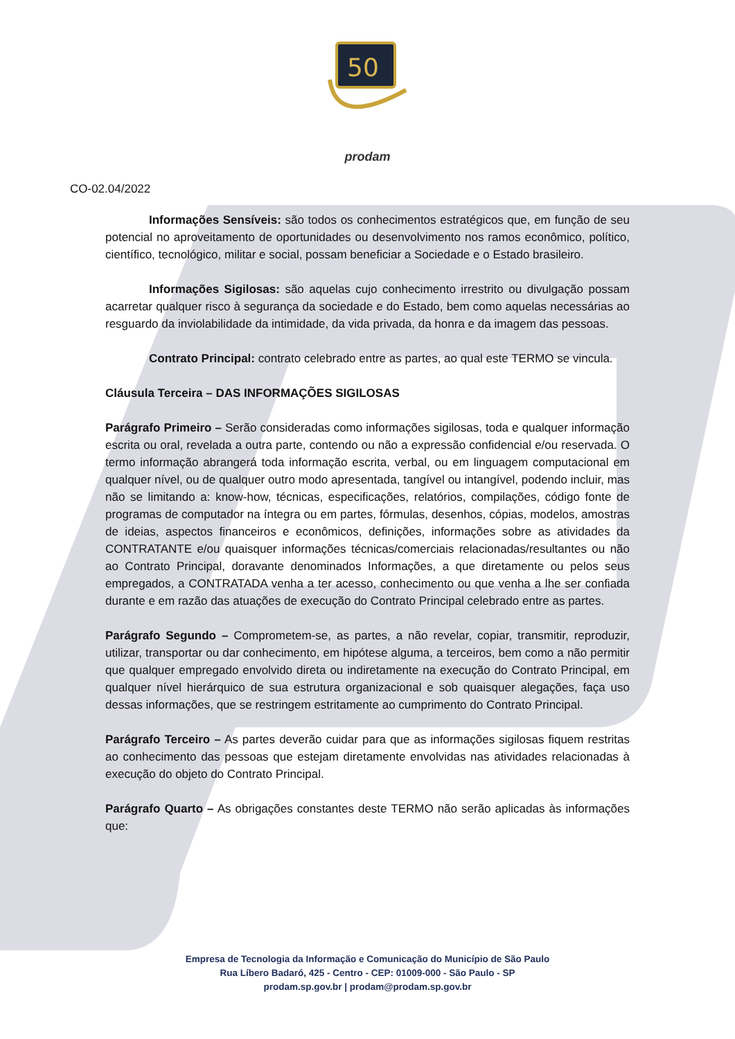50
prodam
CO-02.04/2022
Informações Sensíveis: são todos os conhecimentos estratégicos que, em função de seu potencial no aproveitamento de oportunidades ou desenvolvimento nos ramos econômico, político, científico, tecnológico, militar e social, possam beneficiar a Sociedade e o Estado brasileiro.
Informações Sigilosas: são aquelas cujo conhecimento irrestrito ou divulgação possam acarretar qualquer risco à segurança da sociedade e do Estado, bem como aquelas necessárias ao resguardo da inviolabilidade da intimidade, da vida privada, da honra e da imagem das pessoas.
Contrato Principal: contrato celebrado entre as partes, ao qual este TERMO se vincula.
Cláusula Terceira – DAS INFORMAÇÕES SIGILOSAS
Parágrafo Primeiro – Serão consideradas como informações sigilosas, toda e qualquer informação escrita ou oral, revelada a outra parte, contendo ou não a expressão confidencial e/ou reservada. O termo informação abrangerá toda informação escrita, verbal, ou em linguagem computacional em qualquer nível, ou de qualquer outro modo apresentada, tangível ou intangível, podendo incluir, mas não se limitando a: know-how, técnicas, especificações, relatórios, compilações, código fonte de programas de computador na íntegra ou em partes, fórmulas, desenhos, cópias, modelos, amostras de ideias, aspectos financeiros e econômicos, definições, informações sobre as atividades da CONTRATANTE e/ou quaisquer informações técnicas/comerciais relacionadas/resultantes ou não ao Contrato Principal, doravante denominados Informações, a que diretamente ou pelos seus empregados, a CONTRATADA venha a ter acesso, conhecimento ou que venha a lhe ser confiada durante e em razão das atuações de execução do Contrato Principal celebrado entre as partes.
Parágrafo Segundo – Comprometem-se, as partes, a não revelar, copiar, transmitir, reproduzir, utilizar, transportar ou dar conhecimento, em hipótese alguma, a terceiros, bem como a não permitir que qualquer empregado envolvido direta ou indiretamente na execução do Contrato Principal, em qualquer nível hierárquico de sua estrutura organizacional e sob quaisquer alegações, faça uso dessas informações, que se restringem estritamente ao cumprimento do Contrato Principal.
Parágrafo Terceiro – As partes deverão cuidar para que as informações sigilosas fiquem restritas ao conhecimento das pessoas que estejam diretamente envolvidas nas atividades relacionadas à execução do objeto do Contrato Principal.
Parágrafo Quarto – As obrigações constantes deste TERMO não serão aplicadas às informações que:
Empresa de Tecnologia da Informação e Comunicação do Município de São Paulo
Rua Líbero Badaró, 425 - Centro - CEP: 01009-000 - São Paulo - SP
prodam.sp.gov.br | prodam@prodam.sp.gov.br